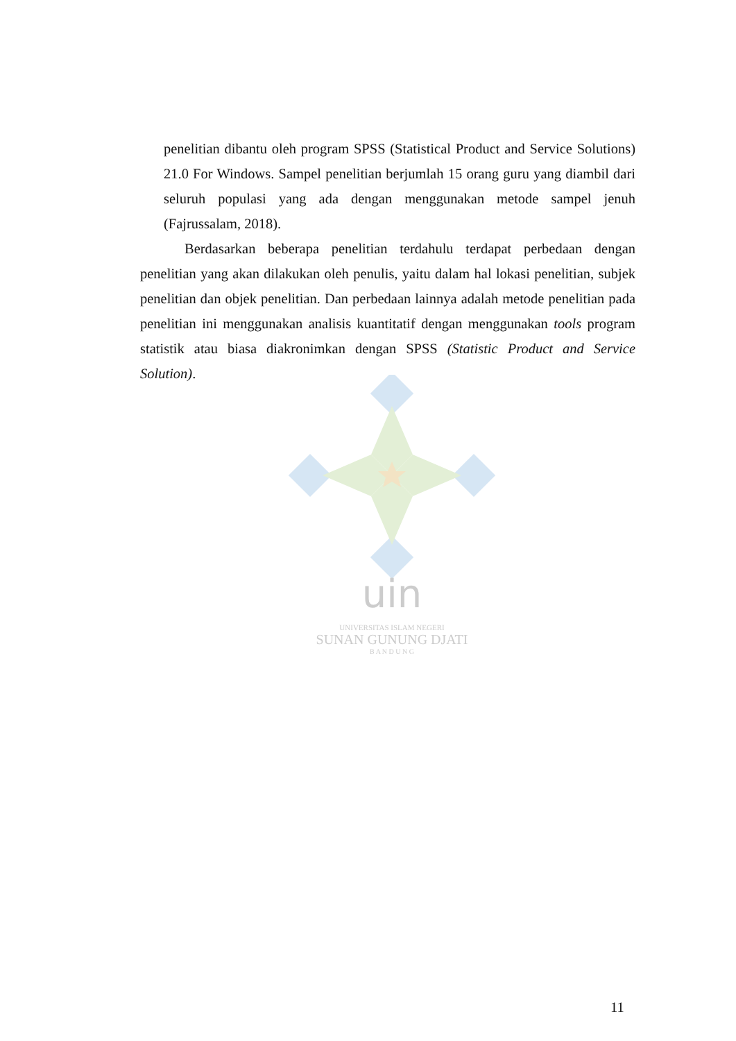uin
UNIVERSITAS ISLAM NEGERI
SUNAN GUNUNG DJATI
B A N D U N G
penelitian dibantu oleh program SPSS (Statistical Product and Service Solutions) 21.0 For Windows. Sampel penelitian berjumlah 15 orang guru yang diambil dari seluruh populasi yang ada dengan menggunakan metode sampel jenuh (Fajrussalam, 2018).
Berdasarkan beberapa penelitian terdahulu terdapat perbedaan dengan penelitian yang akan dilakukan oleh penulis, yaitu dalam hal lokasi penelitian, subjek penelitian dan objek penelitian. Dan perbedaan lainnya adalah metode penelitian pada penelitian ini menggunakan analisis kuantitatif dengan menggunakan tools program statistik atau biasa diakronimkan dengan SPSS (Statistic Product and Service Solution).
11